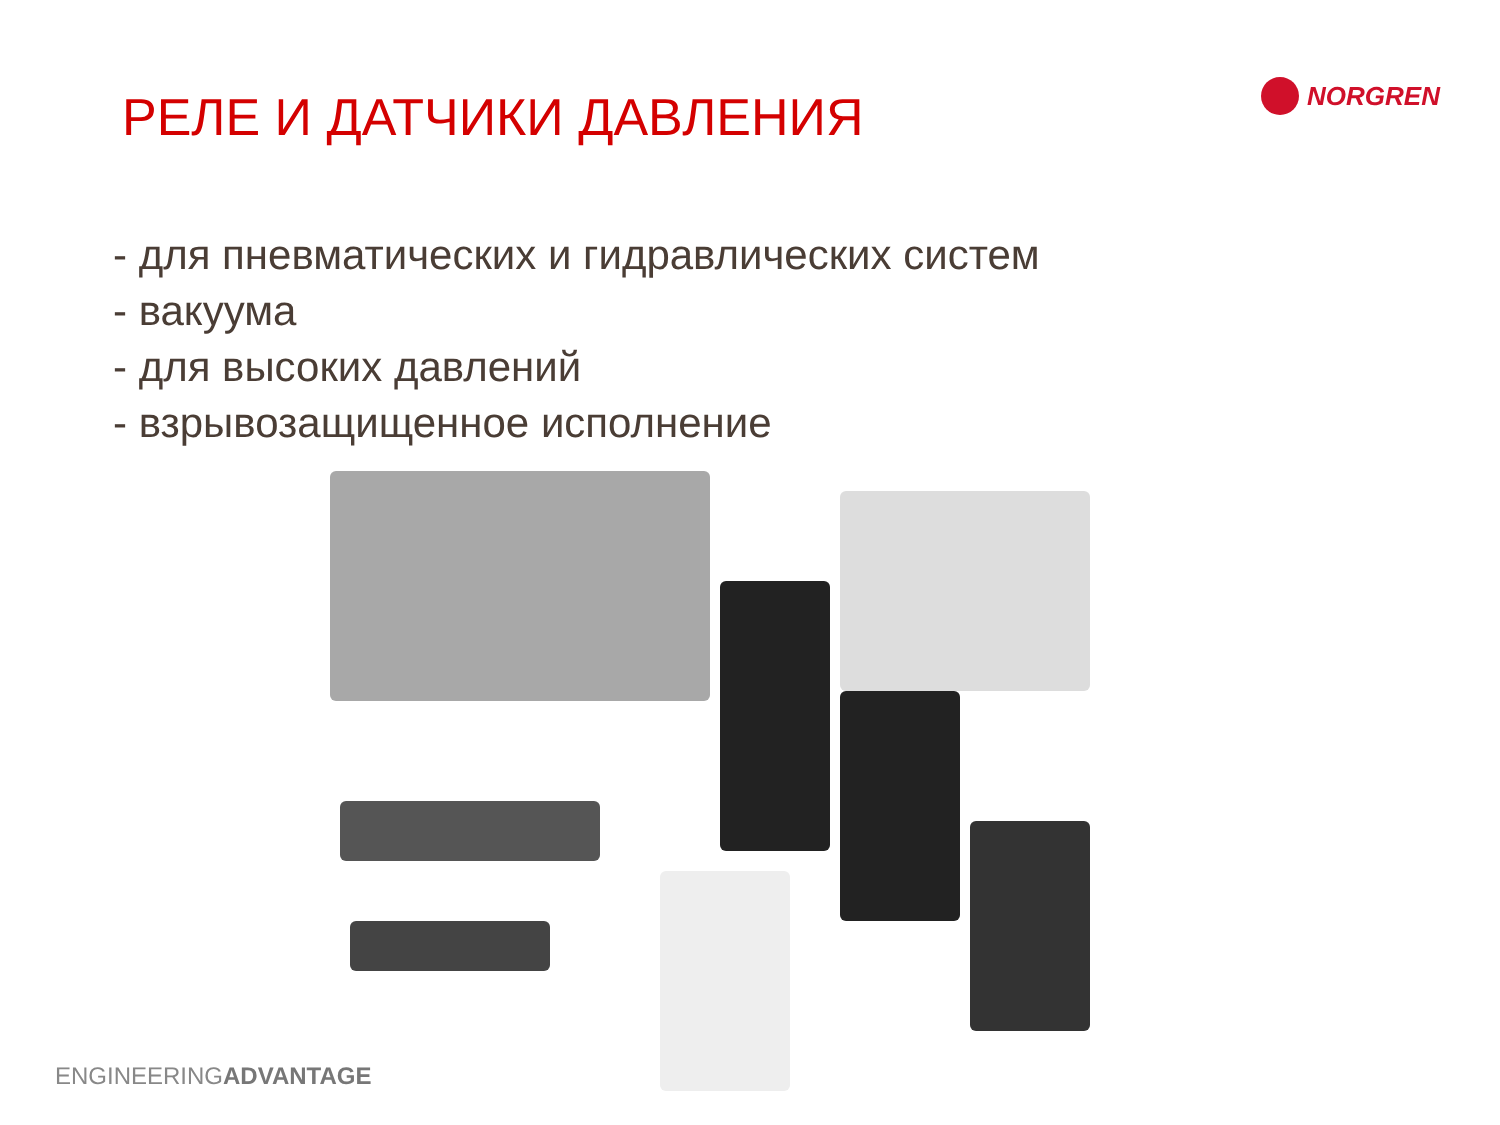РЕЛЕ И ДАТЧИКИ ДАВЛЕНИЯ
NORGREN
- для пневматических и гидравлических систем
- вакуума
- для высоких давлений
- взрывозащищенное исполнение
ENGINEERINGADVANTAGE